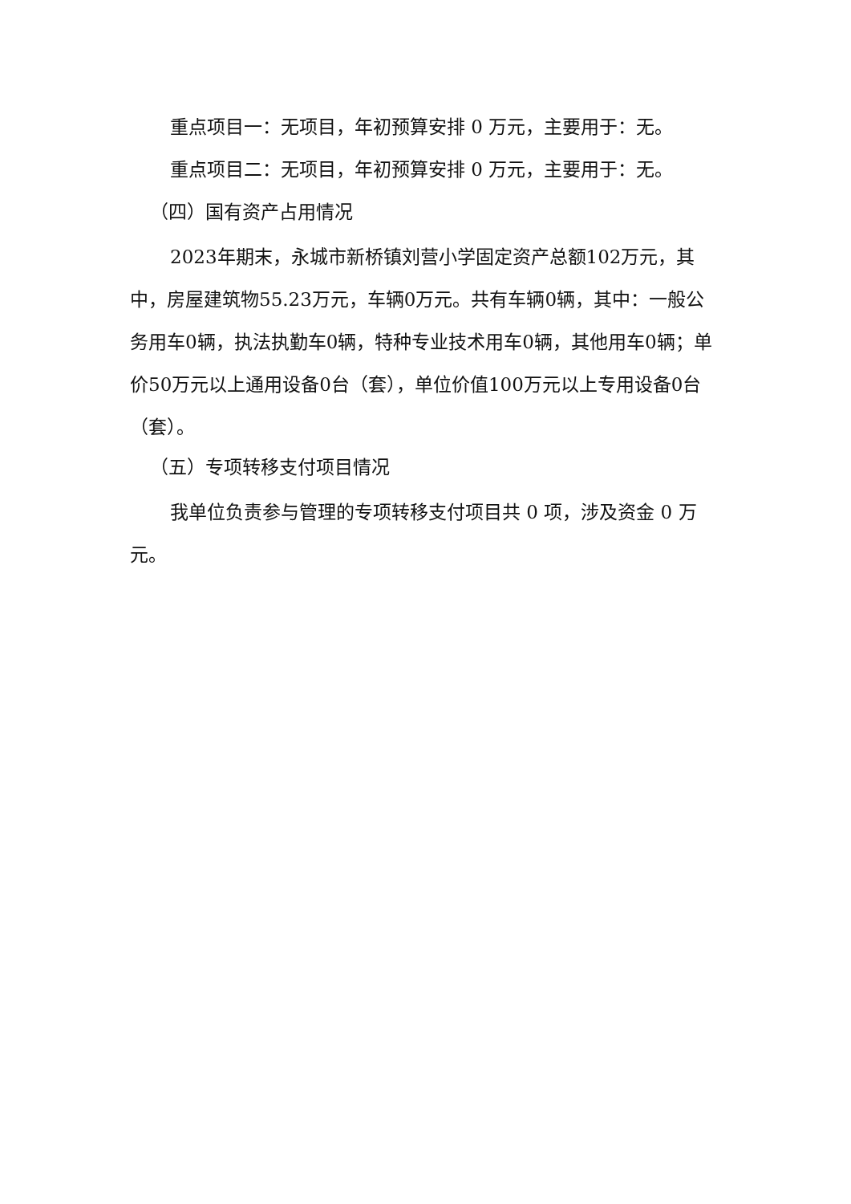重点项目一：无项目，年初预算安排 0 万元，主要用于：无。
重点项目二：无项目，年初预算安排 0 万元，主要用于：无。
（四）国有资产占用情况
2023年期末，永城市新桥镇刘营小学固定资产总额102万元，其中，房屋建筑物55.23万元，车辆0万元。共有车辆0辆，其中：一般公务用车0辆，执法执勤车0辆，特种专业技术用车0辆，其他用车0辆；单价50万元以上通用设备0台（套），单位价值100万元以上专用设备0台（套）。
（五）专项转移支付项目情况
我单位负责参与管理的专项转移支付项目共 0 项，涉及资金 0 万元。